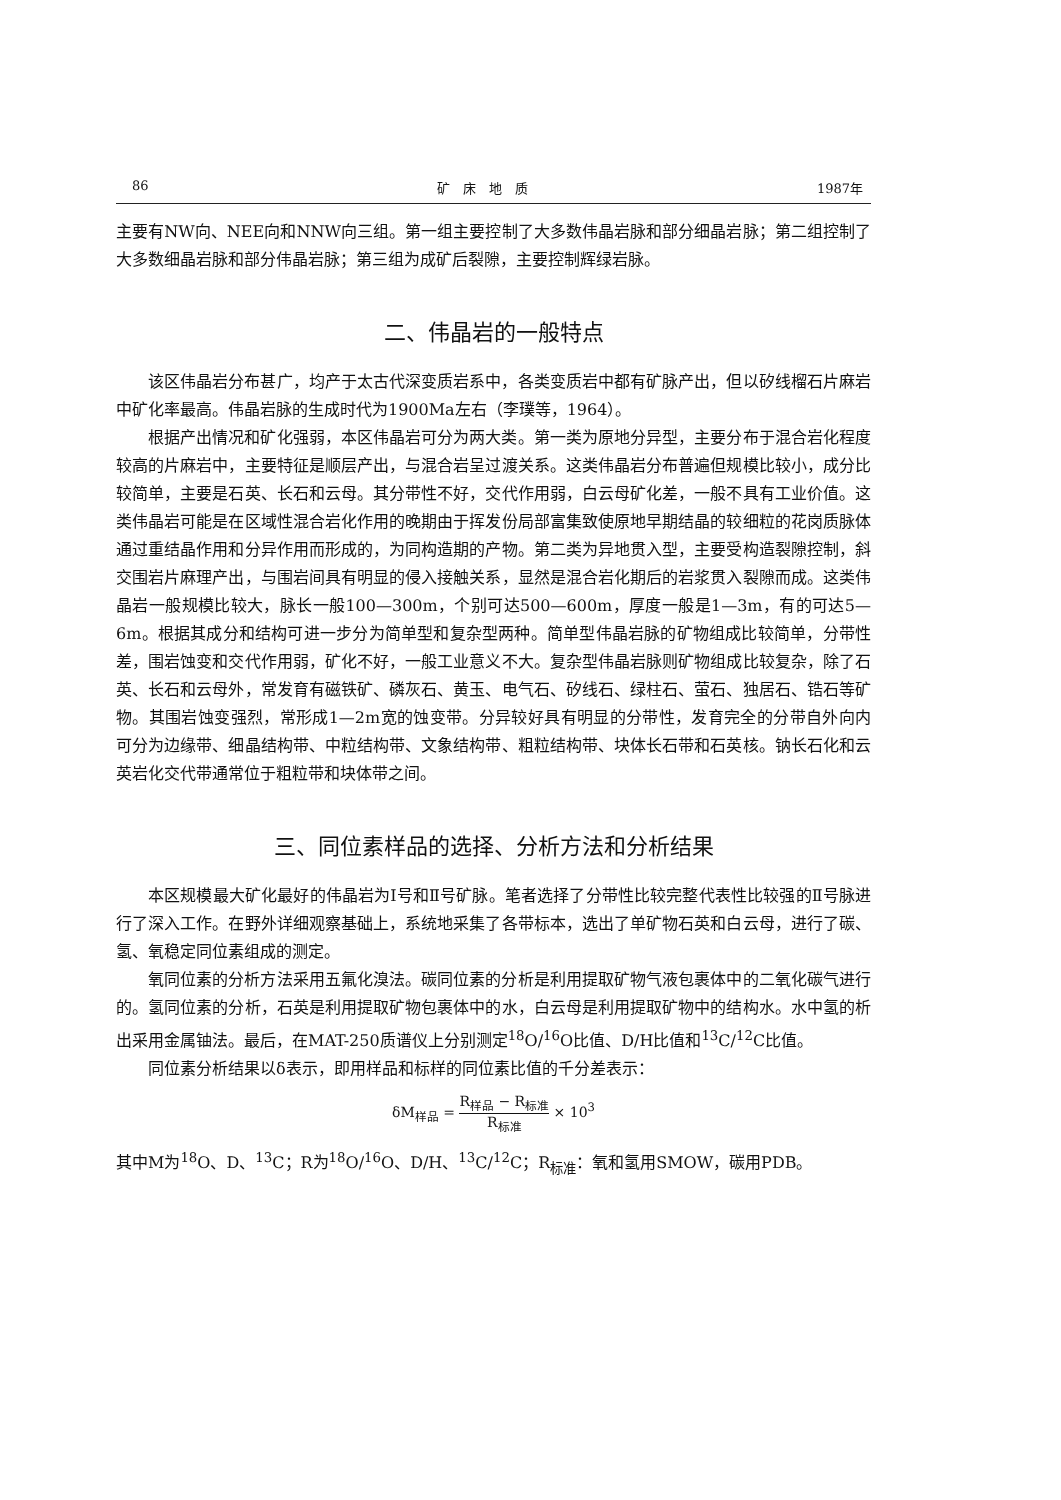86 矿　床　地　质 1987年
主要有NW向、NEE向和NNW向三组。第一组主要控制了大多数伟晶岩脉和部分细晶岩脉；第二组控制了大多数细晶岩脉和部分伟晶岩脉；第三组为成矿后裂隙，主要控制辉绿岩脉。
二、伟晶岩的一般特点
该区伟晶岩分布甚广，均产于太古代深变质岩系中，各类变质岩中都有矿脉产出，但以矽线榴石片麻岩中矿化率最高。伟晶岩脉的生成时代为1900Ma左右（李璞等，1964）。
根据产出情况和矿化强弱，本区伟晶岩可分为两大类。第一类为原地分异型，主要分布于混合岩化程度较高的片麻岩中，主要特征是顺层产出，与混合岩呈过渡关系。这类伟晶岩分布普遍但规模比较小，成分比较简单，主要是石英、长石和云母。其分带性不好，交代作用弱，白云母矿化差，一般不具有工业价值。这类伟晶岩可能是在区域性混合岩化作用的晚期由于挥发份局部富集致使原地早期结晶的较细粒的花岗质脉体通过重结晶作用和分异作用而形成的，为同构造期的产物。第二类为异地贯入型，主要受构造裂隙控制，斜交围岩片麻理产出，与围岩间具有明显的侵入接触关系，显然是混合岩化期后的岩浆贯入裂隙而成。这类伟晶岩一般规模比较大，脉长一般100—300m，个别可达500—600m，厚度一般是1—3m，有的可达5—6m。根据其成分和结构可进一步分为简单型和复杂型两种。简单型伟晶岩脉的矿物组成比较简单，分带性差，围岩蚀变和交代作用弱，矿化不好，一般工业意义不大。复杂型伟晶岩脉则矿物组成比较复杂，除了石英、长石和云母外，常发育有磁铁矿、磷灰石、黄玉、电气石、矽线石、绿柱石、萤石、独居石、锆石等矿物。其围岩蚀变强烈，常形成1—2m宽的蚀变带。分异较好具有明显的分带性，发育完全的分带自外向内可分为边缘带、细晶结构带、中粒结构带、文象结构带、粗粒结构带、块体长石带和石英核。钠长石化和云英岩化交代带通常位于粗粒带和块体带之间。
三、同位素样品的选择、分析方法和分析结果
本区规模最大矿化最好的伟晶岩为Ⅰ号和Ⅱ号矿脉。笔者选择了分带性比较完整代表性比较强的Ⅱ号脉进行了深入工作。在野外详细观察基础上，系统地采集了各带标本，选出了单矿物石英和白云母，进行了碳、氢、氧稳定同位素组成的测定。
氧同位素的分析方法采用五氟化溴法。碳同位素的分析是利用提取矿物气液包裹体中的二氧化碳气进行的。氢同位素的分析，石英是利用提取矿物包裹体中的水，白云母是利用提取矿物中的结构水。水中氢的析出采用金属铀法。最后，在MAT-250质谱仪上分别测定<sup>18</sup>O/<sup>16</sup>O比值、D/H比值和<sup>13</sup>C/<sup>12</sup>C比值。
同位素分析结果以δ表示，即用样品和标样的同位素比值的千分差表示：
δM<sub>样品</sub> = R<sub>样品</sub> − R<sub>标准</sub> R<sub>标准</sub> × 10<sup>3</sup>
其中M为<sup>18</sup>O、D、<sup>13</sup>C；R为<sup>18</sup>O/<sup>16</sup>O、D/H、<sup>13</sup>C/<sup>12</sup>C；R<sub>标准</sub>：氧和氢用SMOW，碳用PDB。